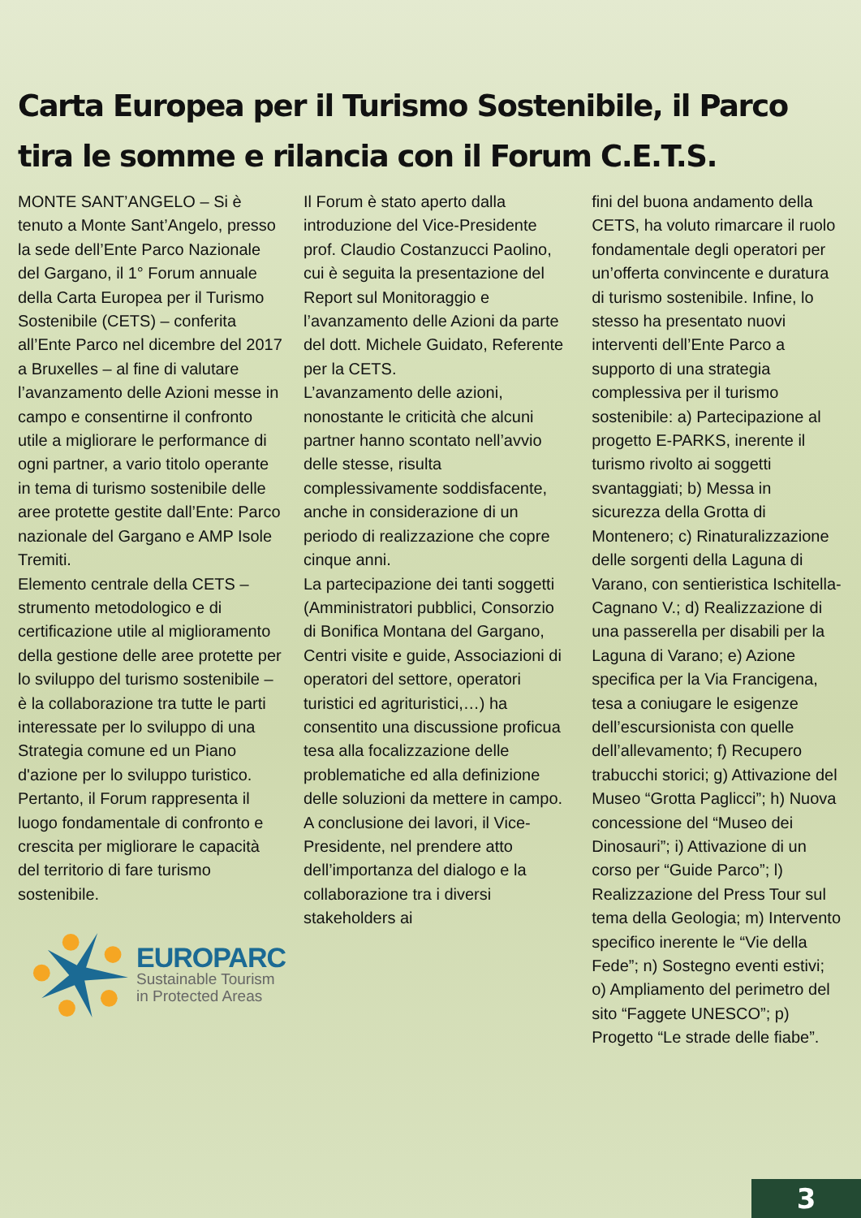Carta Europea per il Turismo Sostenibile, il Parco tira le somme e rilancia con il Forum C.E.T.S.
MONTE SANT’ANGELO – Si è tenuto a Monte Sant’Angelo, presso la sede dell’Ente Parco Nazionale del Gargano, il 1° Forum annuale della Carta Europea per il Turismo Sostenibile (CETS) – conferita all’Ente Parco nel dicembre del 2017 a Bruxelles – al fine di valutare l’avanzamento delle Azioni messe in campo e consentirne il confronto utile a migliorare le performance di ogni partner, a vario titolo operante in tema di turismo sostenibile delle aree protette gestite dall’Ente: Parco nazionale del Gargano e AMP Isole Tremiti.
Elemento centrale della CETS – strumento metodologico e di certificazione utile al miglioramento della gestione delle aree protette per lo sviluppo del turismo sostenibile – è la collaborazione tra tutte le parti interessate per lo sviluppo di una Strategia comune ed un Piano d'azione per lo sviluppo turistico. Pertanto, il Forum rappresenta il luogo fondamentale di confronto e crescita per migliorare le capacità del territorio di fare turismo sostenibile.
EUROPARC
Sustainable Tourism
in Protected Areas
Il Forum è stato aperto dalla introduzione del Vice-Presidente prof. Claudio Costanzucci Paolino, cui è seguita la presentazione del Report sul Monitoraggio e l’avanzamento delle Azioni da parte del dott. Michele Guidato, Referente per la CETS.
L’avanzamento delle azioni, nonostante le criticità che alcuni partner hanno scontato nell’avvio delle stesse, risulta complessivamente soddisfacente, anche in considerazione di un periodo di realizzazione che copre cinque anni.
La partecipazione dei tanti soggetti (Amministratori pubblici, Consorzio di Bonifica Montana del Gargano, Centri visite e guide, Associazioni di operatori del settore, operatori turistici ed agrituristici,…) ha consentito una discussione proficua tesa alla focalizzazione delle problematiche ed alla definizione delle soluzioni da mettere in campo.
A conclusione dei lavori, il Vice-Presidente, nel prendere atto dell’importanza del dialogo e la collaborazione tra i diversi stakeholders ai
fini del buona andamento della CETS, ha voluto rimarcare il ruolo fondamentale degli operatori per un’offerta convincente e duratura di turismo sostenibile. Infine, lo stesso ha presentato nuovi interventi dell’Ente Parco a supporto di una strategia complessiva per il turismo sostenibile: a) Partecipazione al progetto E-PARKS, inerente il turismo rivolto ai soggetti svantaggiati; b) Messa in sicurezza della Grotta di Montenero; c) Rinaturalizzazione delle sorgenti della Laguna di Varano, con sentieristica Ischitella-Cagnano V.; d) Realizzazione di una passerella per disabili per la Laguna di Varano; e) Azione specifica per la Via Francigena, tesa a coniugare le esigenze dell’escursionista con quelle dell’allevamento; f) Recupero trabucchi storici; g) Attivazione del Museo “Grotta Paglicci”; h) Nuova concessione del “Museo dei Dinosauri”; i) Attivazione di un corso per “Guide Parco”; l) Realizzazione del Press Tour sul tema della Geologia; m) Intervento specifico inerente le “Vie della Fede”; n) Sostegno eventi estivi; o) Ampliamento del perimetro del sito “Faggete UNESCO”; p) Progetto “Le strade delle fiabe”.
3